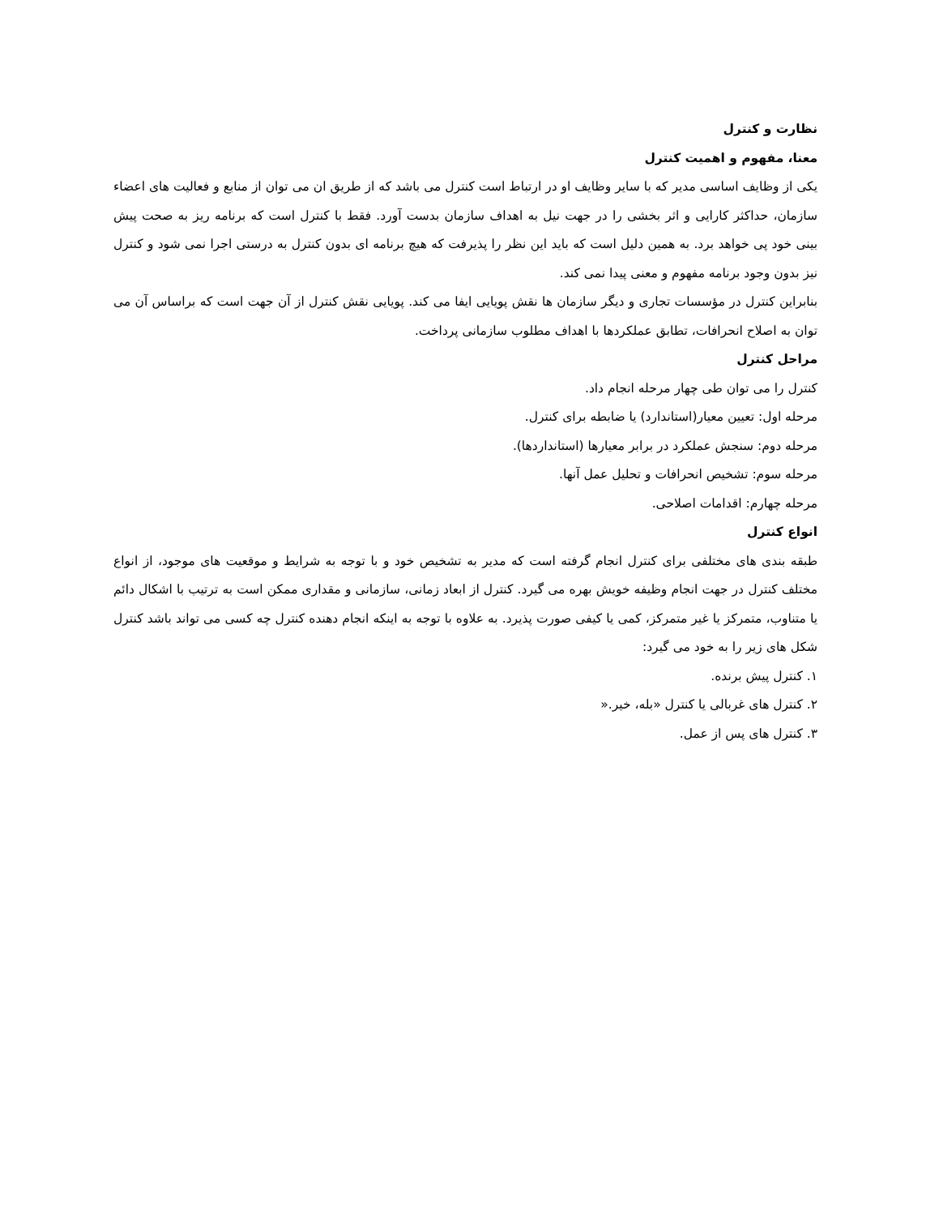نظارت و کنترل
معنا، مفهوم و اهمیت کنترل
یکی از وظایف اساسی مدیر که با سایر وظایف او در ارتباط است کنترل می باشد که از طریق ان می توان از منابع و فعالیت های اعضاء سازمان، حداکثر کارایی و اثر بخشی را در جهت نیل به اهداف سازمان بدست آورد. فقط با کنترل است که برنامه ریز به صحت پیش بینی خود پی خواهد برد. به همین دلیل است که باید این نظر را پذیرفت که هیچ برنامه ای بدون کنترل به درستی اجرا نمی شود و کنترل نیز بدون وجود برنامه مفهوم و معنی پیدا نمی کند.
بنابراین کنترل در مؤسسات تجاری و دیگر سازمان ها نقش پویایی ایفا می کند. پویایی نقش کنترل از آن جهت است که براساس آن می توان به اصلاح انحرافات، تطابق عملکردها با اهداف مطلوب سازمانی پرداخت.
مراحل کنترل
کنترل را می توان طی چهار مرحله انجام داد.
مرحله اول: تعیین معیار(استاندارد) یا ضابطه برای کنترل.
مرحله دوم: سنجش عملکرد در برابر معیارها (استانداردها).
مرحله سوم: تشخیص انحرافات و تحلیل عمل آنها.
مرحله چهارم: اقدامات اصلاحی.
انواع کنترل
طبقه بندی های مختلفی برای کنترل انجام گرفته است که مدیر به تشخیص خود و با توجه به شرایط و موقعیت های موجود، از انواع مختلف کنترل در جهت انجام وظیفه خویش بهره می گیرد. کنترل از ابعاد زمانی، سازمانی و مقداری ممکن است به ترتیب با اشکال دائم یا متناوب، متمرکز یا غیر متمرکز، کمی یا کیفی صورت پذیرد. به علاوه با توجه به اینکه انجام دهنده کنترل چه کسی می تواند باشد کنترل شکل های زیر را به خود می گیرد:
۱. کنترل پیش برنده.
۲. کنترل های غربالی یا کنترل «بله، خیر.«
۳. کنترل های پس از عمل.